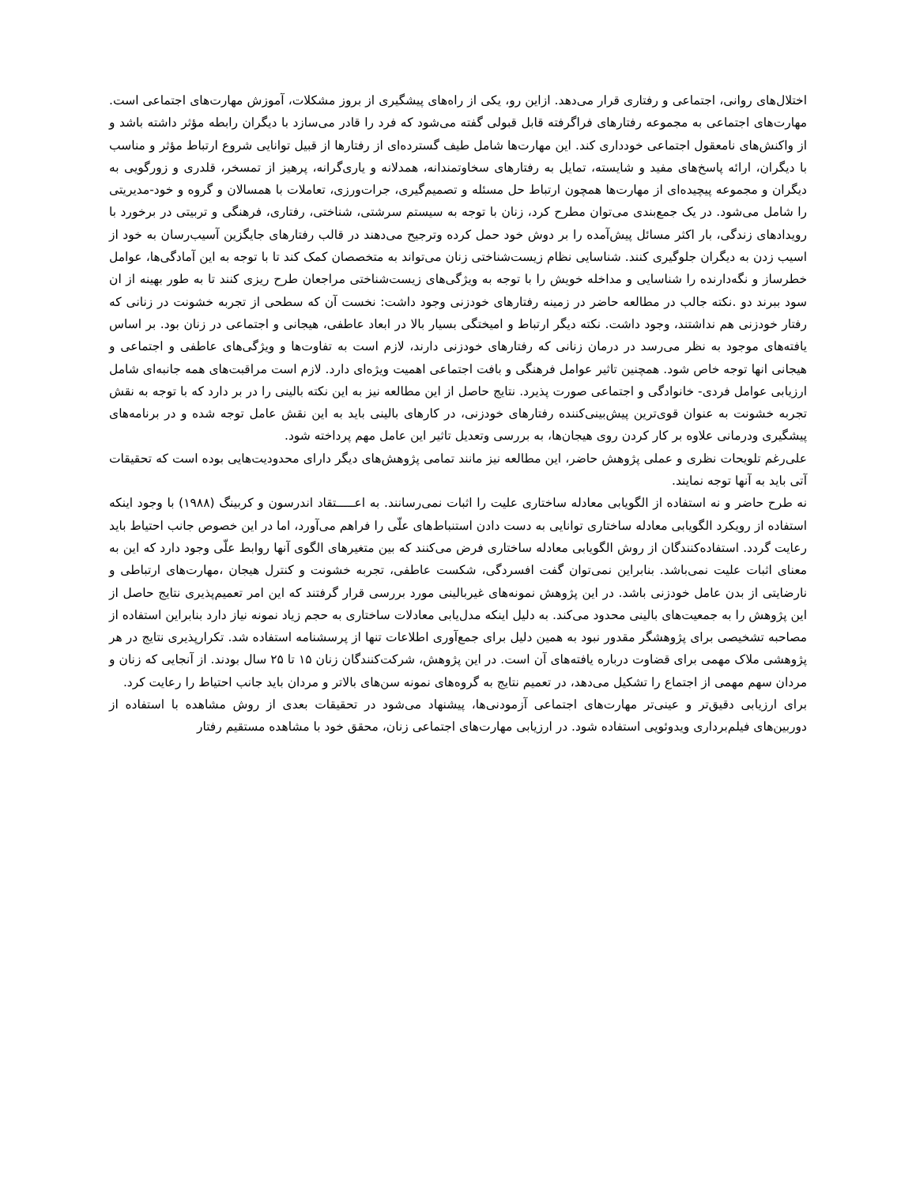اختلال‌های روانی، اجتماعی و رفتاری قرار می‌دهد. ازاین رو، یکی از راه‌های پیشگیری از بروز مشکلات، آموزش مهارت‌های اجتماعی است. مهارت‌های اجتماعی به مجموعه رفتارهای فراگرفته قابل قبولی گفته می‌شود که فرد را قادر می‌سازد با دیگران رابطه مؤثر داشته باشد و از واکنش‌های نامعقول اجتماعی خودداری کند. این مهارت‌ها شامل طیف گسترده‌ای از رفتارها از قبیل توانایی شروع ارتباط مؤثر و مناسب با دیگران، ارائه پاسخ‌های مفید و شایسته، تمایل به رفتارهای سخاوتمندانه، همدلانه و یاری‌گرانه، پرهیز از تمسخر، قلدری و زورگویی به دیگران و مجموعه پیچیده‌ای از مهارت‌ها همچون ارتباط حل مسئله و تصمیم‌گیری، جرات‌ورزی، تعاملات با همسالان و گروه و خود-مدیریتی را شامل می‌شود. در یک جمع‌بندی می‌توان مطرح کرد، زنان با توجه به سیستم سرشتی، شناختی، رفتاری، فرهنگی و تربیتی در برخورد با رویدادهای زندگی، بار اکثر مسائل پیش‌آمده را بر دوش خود حمل کرده وترجیح می‌دهند در قالب رفتارهای جایگزین آسیب‌رسان به خود از اسیب زدن به دیگران جلوگیری کنند. شناسایی نظام زیست‌شناختی زنان می‌تواند به متخصصان کمک کند تا با توجه به این آمادگی‌ها، عوامل خطرساز و نگه‌دارنده را شناسایی و مداخله خویش را با توجه به ویژگی‌های زیست‌شناختی مراجعان طرح ریزی کنند تا به طور بهینه از ان سود ببرند دو .نکته جالب در مطالعه حاضر در زمینه رفتارهای خودزنی وجود داشت: نخست آن که سطحی از تجربه خشونت در زنانی که رفتار خودزنی هم نداشتند، وجود داشت. نکته دیگر ارتباط و امیختگی بسیار بالا در ابعاد عاطفی، هیجانی و اجتماعی در زنان بود. بر اساس یافته‌های موجود به نظر می‌رسد در درمان زنانی که رفتارهای خودزنی دارند، لازم است به تفاوت‌ها و ویژگی‌های عاطفی و اجتماعی و هیجانی انها توجه خاص شود. همچنین تاثیر عوامل فرهنگی و بافت اجتماعی اهمیت ویژه‌ای دارد. لازم است مراقبت‌های همه جانبه‌ای شامل ارزیابی عوامل فردی- خانوادگی و اجتماعی صورت پذیرد. نتایج حاصل از این مطالعه نیز به این نکته بالینی را در بر دارد که با توجه به نقش تجربه خشونت به عنوان قوی‌ترین پیش‌بینی‌کننده رفتارهای خودزنی، در کارهای بالینی باید به این نقش عامل توجه شده و در برنامه‌های پیشگیری ودرمانی علاوه بر کار کردن روی هیجان‌ها، به بررسی وتعدیل تاثیر این عامل مهم پرداخته شود.
علی‌رغم تلویحات نظری و عملی پژوهش حاضر، این مطالعه نیز مانند تمامی پژوهش‌های دیگر دارای محدودیت‌هایی بوده است که تحقیقات آتی باید به آنها توجه نمایند.
نه طرح حاضر و نه استفاده از الگویابی معادله ساختاری علیت را اثبات نمی‌رسانند. به اعـــــتقاد اندرسون و کربینگ (۱۹۸۸) با وجود اینکه استفاده از رویکرد الگویابی معادله ساختاری توانایی به دست دادن استنباط‌های علّی را فراهم می‌آورد، اما در این خصوص جانب احتیاط باید رعایت گردد. استفاده‌کنندگان از روش الگویابی معادله ساختاری فرض می‌کنند که بین متغیرهای الگوی آنها روابط علّی وجود دارد که این به معنای اثبات علیت نمی‌باشد. بنابراین نمی‌توان گفت افسردگی، شکست عاطفی، تجربه خشونت و کنترل هیجان ،مهارت‌های ارتباطی و نارضایتی از بدن عامل خودزنی باشد. در این پژوهش نمونه‌های غیربالینی مورد بررسی قرار گرفتند که این امر تعمیم‌پذیری نتایج حاصل از این پژوهش را به جمعیت‌های بالینی محدود می‌کند. به دلیل اینکه مدل‌یابی معادلات ساختاری به حجم زیاد نمونه نیاز دارد بنابراین استفاده از مصاحبه تشخیصی برای پژوهشگر مقدور نبود به همین دلیل برای جمع‌آوری اطلاعات تنها از پرسشنامه استفاده شد. تکرارپذیری نتایج در هر پژوهشی ملاک مهمی برای قضاوت درباره یافته‌های آن است. در این پژوهش، شرکت‌کنندگان زنان ۱۵ تا ۲۵ سال بودند. از آنجایی که زنان و مردان سهم مهمی از اجتماع را تشکیل می‌دهد، در تعمیم نتایج به گروه‌های نمونه سن‌های بالاتر و مردان باید جانب احتیاط را رعایت کرد.
برای ارزیابی دقیق‌تر و عینی‌تر مهارت‌های اجتماعی آزمودنی‌ها، پیشنهاد می‌شود در تحقیقات بعدی از روش مشاهده با استفاده از دوربین‌های فیلم‌برداری ویدوئویی استفاده شود. در ارزیابی مهارت‌های اجتماعی زنان، محقق خود با مشاهده مستقیم رفتار